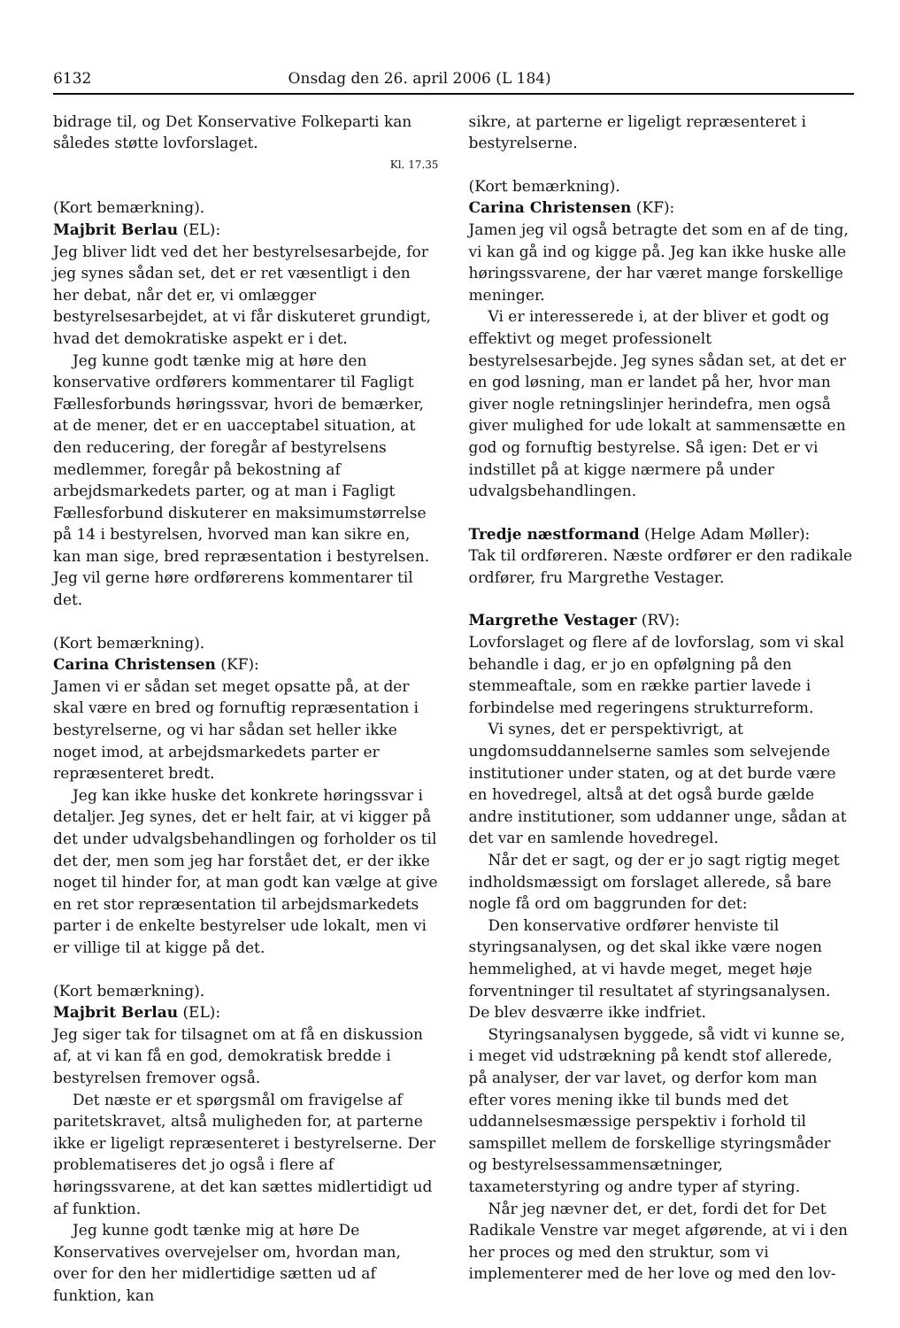6132 Onsdag den 26. april 2006 (L 184)
bidrage til, og Det Konservative Folkeparti kan således støtte lovforslaget.
Kl. 17.35
(Kort bemærkning).
Majbrit Berlau (EL):
Jeg bliver lidt ved det her bestyrelsesarbejde, for jeg synes sådan set, det er ret væsentligt i den her debat, når det er, vi omlægger bestyrelsesarbejdet, at vi får diskuteret grundigt, hvad det demokratiske aspekt er i det.
Jeg kunne godt tænke mig at høre den konservative ordførers kommentarer til Fagligt Fællesforbunds høringssvar, hvori de bemærker, at de mener, det er en uacceptabel situation, at den reducering, der foregår af bestyrelsens medlemmer, foregår på bekostning af arbejdsmarkedets parter, og at man i Fagligt Fællesforbund diskuterer en maksimumstørrelse på 14 i bestyrelsen, hvorved man kan sikre en, kan man sige, bred repræsentation i bestyrelsen. Jeg vil gerne høre ordførerens kommentarer til det.
(Kort bemærkning).
Carina Christensen (KF):
Jamen vi er sådan set meget opsatte på, at der skal være en bred og fornuftig repræsentation i bestyrelserne, og vi har sådan set heller ikke noget imod, at arbejdsmarkedets parter er repræsenteret bredt.
Jeg kan ikke huske det konkrete høringssvar i detaljer. Jeg synes, det er helt fair, at vi kigger på det under udvalgsbehandlingen og forholder os til det der, men som jeg har forstået det, er der ikke noget til hinder for, at man godt kan vælge at give en ret stor repræsentation til arbejdsmarkedets parter i de enkelte bestyrelser ude lokalt, men vi er villige til at kigge på det.
(Kort bemærkning).
Majbrit Berlau (EL):
Jeg siger tak for tilsagnet om at få en diskussion af, at vi kan få en god, demokratisk bredde i bestyrelsen fremover også.
Det næste er et spørgsmål om fravigelse af paritetskravet, altså muligheden for, at parterne ikke er ligeligt repræsenteret i bestyrelserne. Der problematiseres det jo også i flere af høringssvarene, at det kan sættes midlertidigt ud af funktion.
Jeg kunne godt tænke mig at høre De Konservatives overvejelser om, hvordan man, over for den her midlertidige sætten ud af funktion, kan
sikre, at parterne er ligeligt repræsenteret i bestyrelserne.
(Kort bemærkning).
Carina Christensen (KF):
Jamen jeg vil også betragte det som en af de ting, vi kan gå ind og kigge på. Jeg kan ikke huske alle høringssvarene, der har været mange forskellige meninger.
Vi er interesserede i, at der bliver et godt og effektivt og meget professionelt bestyrelsesarbejde. Jeg synes sådan set, at det er en god løsning, man er landet på her, hvor man giver nogle retningslinjer herindefra, men også giver mulighed for ude lokalt at sammensætte en god og fornuftig bestyrelse. Så igen: Det er vi indstillet på at kigge nærmere på under udvalgsbehandlingen.
Tredje næstformand (Helge Adam Møller):
Tak til ordføreren. Næste ordfører er den radikale ordfører, fru Margrethe Vestager.
Margrethe Vestager (RV):
Lovforslaget og flere af de lovforslag, som vi skal behandle i dag, er jo en opfølgning på den stemmeaftale, som en række partier lavede i forbindelse med regeringens strukturreform.
Vi synes, det er perspektivrigt, at ungdomsuddannelserne samles som selvejende institutioner under staten, og at det burde være en hovedregel, altså at det også burde gælde andre institutioner, som uddanner unge, sådan at det var en samlende hovedregel.
Når det er sagt, og der er jo sagt rigtig meget indholdsmæssigt om forslaget allerede, så bare nogle få ord om baggrunden for det:
Den konservative ordfører henviste til styringsanalysen, og det skal ikke være nogen hemmelighed, at vi havde meget, meget høje forventninger til resultatet af styringsanalysen. De blev desværre ikke indfriet.
Styringsanalysen byggede, så vidt vi kunne se, i meget vid udstrækning på kendt stof allerede, på analyser, der var lavet, og derfor kom man efter vores mening ikke til bunds med det uddannelsesmæssige perspektiv i forhold til samspillet mellem de forskellige styringsmåder og bestyrelsessammensætninger, taxameterstyring og andre typer af styring.
Når jeg nævner det, er det, fordi det for Det Radikale Venstre var meget afgørende, at vi i den her proces og med den struktur, som vi implementerer med de her love og med den lov-